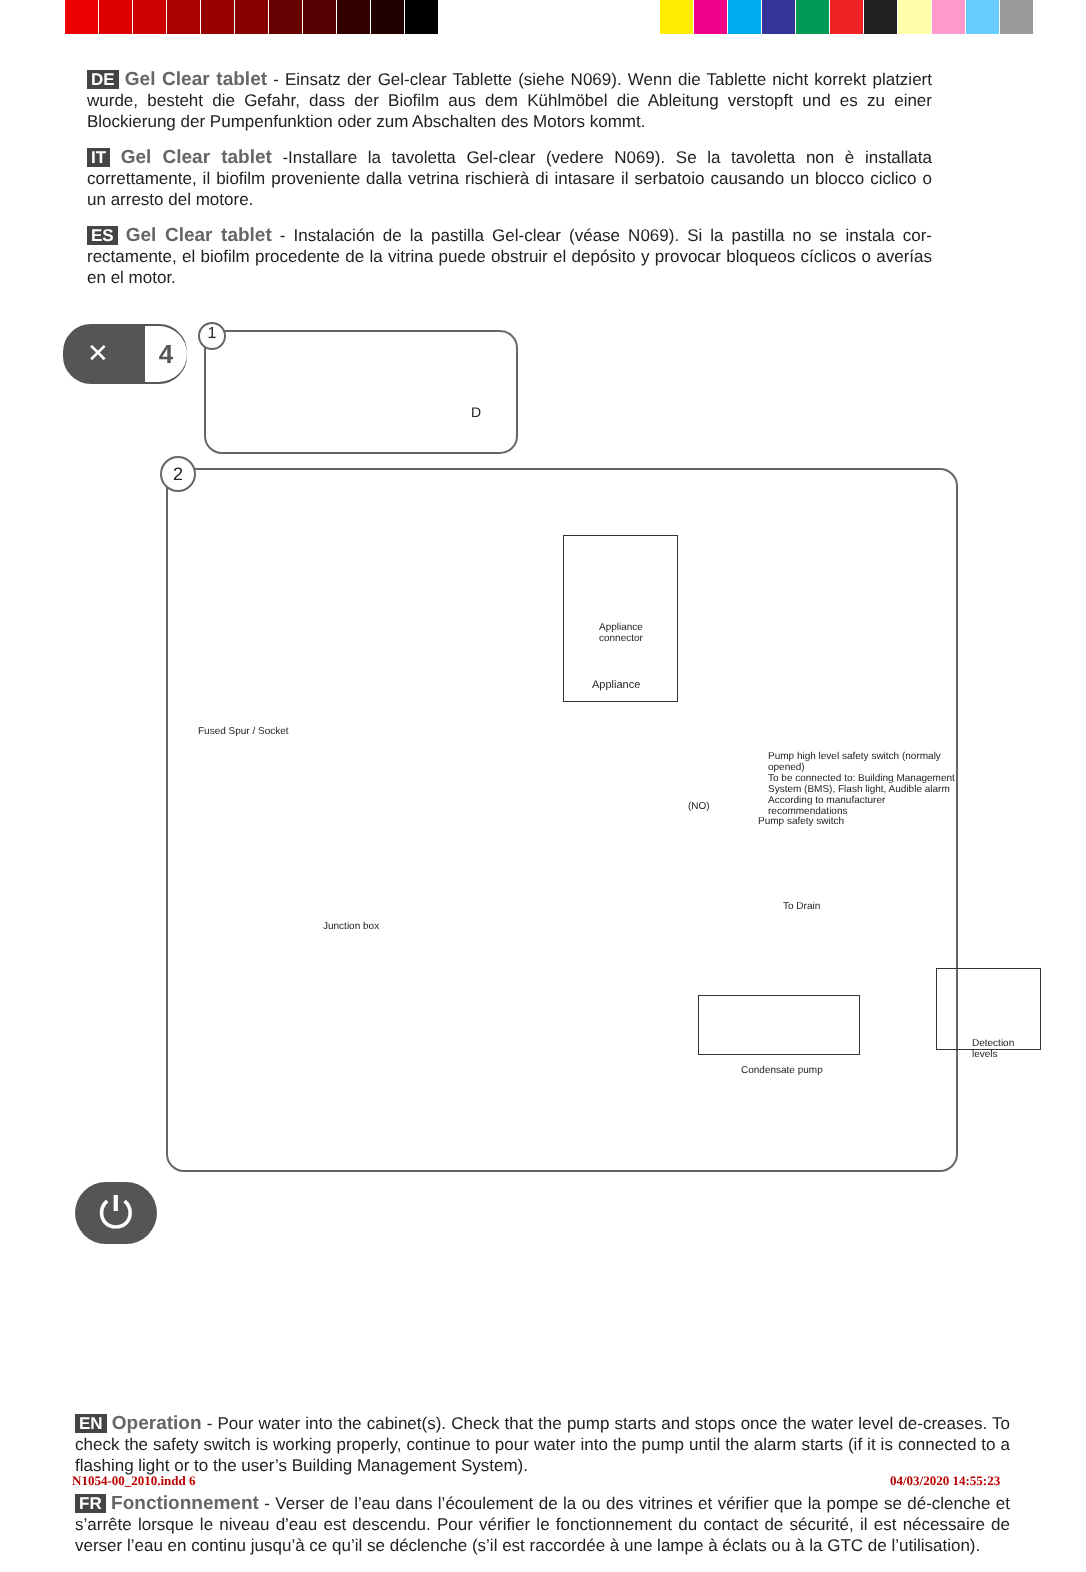DE Gel Clear tablet - Einsatz der Gel-clear Tablette (siehe N069). Wenn die Tablette nicht korrekt platziert wurde, besteht die Gefahr, dass der Biofilm aus dem Kühlmöbel die Ableitung verstopft und es zu einer Blockierung der Pumpenfunktion oder zum Abschalten des Motors kommt.
IT Gel Clear tablet -Installare la tavoletta Gel-clear (vedere N069). Se la tavoletta non è installata correttamente, il biofilm proveniente dalla vetrina rischierà di intasare il serbatoio causando un blocco ciclico o un arresto del motore.
ES Gel Clear tablet - Instalación de la pastilla Gel-clear (véase N069). Si la pastilla no se instala cor-rectamente, el biofilm procedente de la vitrina puede obstruir el depósito y provocar bloqueos cíclicos o averías en el motor.
4 ✕ 1
D
2
Appliance connector
Appliance
Fused Spur / Socket
Pump high level safety switch (normaly opened)
To be connected to: Building Management System (BMS), Flash light, Audible alarm
According to manufacturer recommendations
(NO)
Pump safety switch
To Drain
Junction box
Condensate pump
Detection levels
⏻
EN Operation - Pour water into the cabinet(s). Check that the pump starts and stops once the water level de-creases. To check the safety switch is working properly, continue to pour water into the pump until the alarm starts (if it is connected to a flashing light or to the user’s Building Management System).
FR Fonctionnement - Verser de l’eau dans l’écoulement de la ou des vitrines et vérifier que la pompe se dé-clenche et s’arrête lorsque le niveau d’eau est descendu. Pour vérifier le fonctionnement du contact de sécurité, il est nécessaire de verser l’eau en continu jusqu’à ce qu’il se déclenche (s’il est raccordée à une lampe à éclats ou à la GTC de l’utilisation).
N1054-00_2010.indd 6 04/03/2020 14:55:23